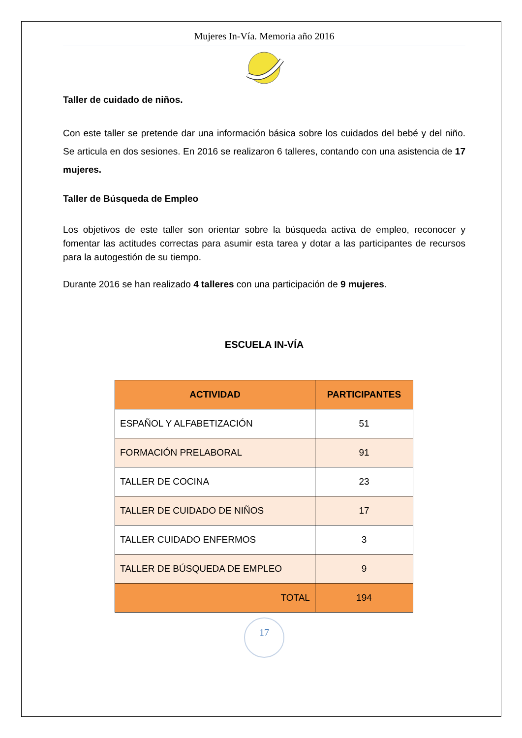Mujeres In-Vía. Memoria año 2016
Taller de cuidado de niños.
Con este taller se pretende dar una información básica sobre los cuidados del bebé y del niño. Se articula en dos sesiones. En 2016 se realizaron 6 talleres, contando con una asistencia de 17 mujeres.
Taller de Búsqueda de Empleo
Los objetivos de este taller son orientar sobre la búsqueda activa de empleo, reconocer y fomentar las actitudes correctas para asumir esta tarea y dotar a las participantes de recursos para la autogestión de su tiempo.
Durante 2016 se han realizado 4 talleres con una participación de 9 mujeres.
ESCUELA IN-VÍA
| ACTIVIDAD | PARTICIPANTES |
| --- | --- |
| ESPAÑOL Y ALFABETIZACIÓN | 51 |
| FORMACIÓN PRELABORAL | 91 |
| TALLER DE COCINA | 23 |
| TALLER DE CUIDADO DE NIÑOS | 17 |
| TALLER CUIDADO ENFERMOS | 3 |
| TALLER DE BÚSQUEDA DE EMPLEO | 9 |
| TOTAL | 194 |
17